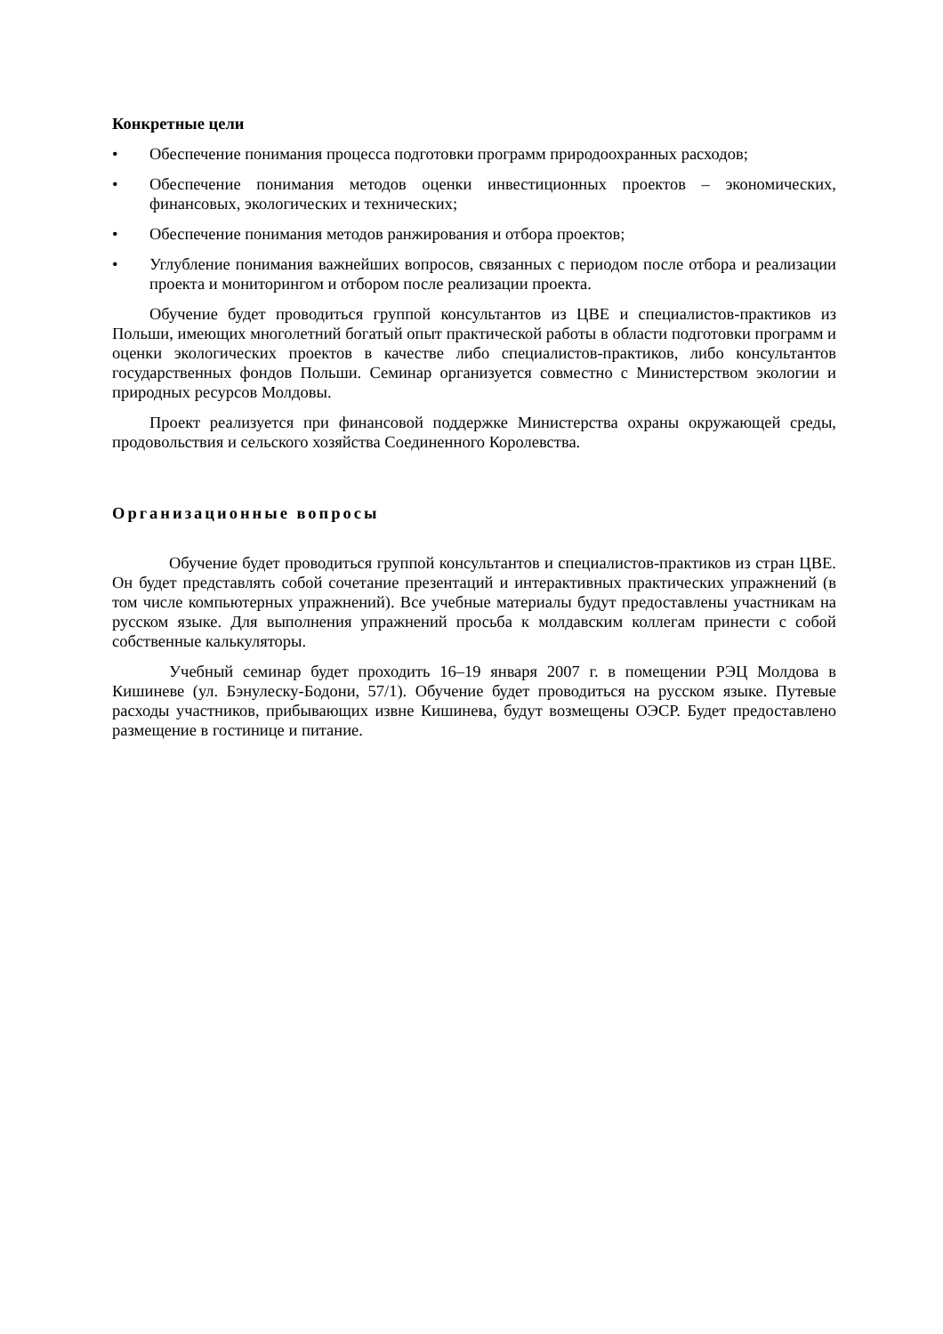Конкретные цели
• Обеспечение понимания процесса подготовки программ природоохранных расходов;
• Обеспечение понимания методов оценки инвестиционных проектов – экономических, финансовых, экологических и технических;
• Обеспечение понимания методов ранжирования и отбора проектов;
• Углубление понимания важнейших вопросов, связанных с периодом после отбора и реализации проекта и мониторингом и отбором после реализации проекта.
Обучение будет проводиться группой консультантов из ЦВЕ и специалистов-практиков из Польши, имеющих многолетний богатый опыт практической работы в области подготовки программ и оценки экологических проектов в качестве либо специалистов-практиков, либо консультантов государственных фондов Польши. Семинар организуется совместно с Министерством экологии и природных ресурсов Молдовы.
Проект реализуется при финансовой поддержке Министерства охраны окружающей среды, продовольствия и сельского хозяйства Соединенного Королевства.
Организационные вопросы
Обучение будет проводиться группой консультантов и специалистов-практиков из стран ЦВЕ. Он будет представлять собой сочетание презентаций и интерактивных практических упражнений (в том числе компьютерных упражнений). Все учебные материалы будут предоставлены участникам на русском языке. Для выполнения упражнений просьба к молдавским коллегам принести с собой собственные калькуляторы.
Учебный семинар будет проходить 16–19 января 2007 г. в помещении РЭЦ Молдова в Кишиневе (ул. Бэнулеску-Бодони, 57/1). Обучение будет проводиться на русском языке. Путевые расходы участников, прибывающих извне Кишинева, будут возмещены ОЭСР. Будет предоставлено размещение в гостинице и питание.